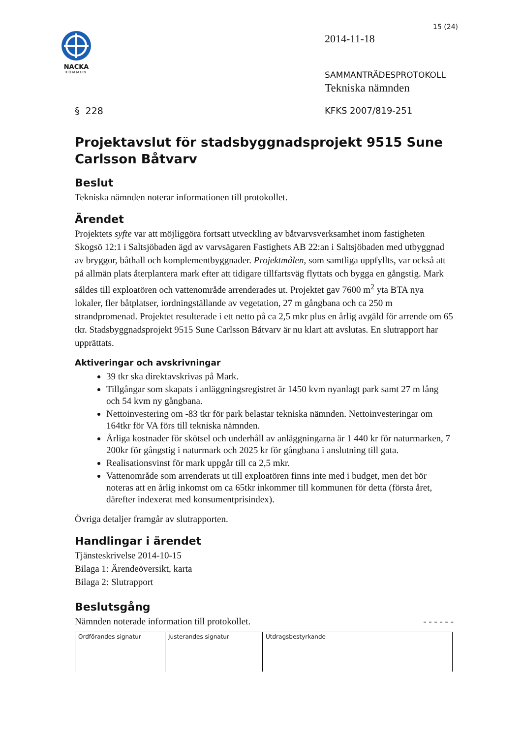NACKA
KOMMUN
15 (24)
2014-11-18
SAMMANTRÄDESPROTOKOLL
Tekniska nämnden
§ 228 KFKS 2007/819-251
Projektavslut för stadsbyggnadsprojekt 9515 Sune Carlsson Båtvarv
Beslut
Tekniska nämnden noterar informationen till protokollet.
Ärendet
Projektets syfte var att möjliggöra fortsatt utveckling av båtvarvsverksamhet inom fastigheten Skogsö 12:1 i Saltsjöbaden ägd av varvsägaren Fastighets AB 22:an i Saltsjöbaden med utbyggnad av bryggor, båthall och komplementbyggnader. Projektmålen, som samtliga uppfyllts, var också att på allmän plats återplantera mark efter att tidigare tillfartsväg flyttats och bygga en gångstig. Mark såldes till exploatören och vattenområde arrenderades ut. Projektet gav 7600 m<sup>2</sup> yta BTA nya lokaler, fler båtplatser, iordningställande av vegetation, 27 m gångbana och ca 250 m strandpromenad. Projektet resulterade i ett netto på ca 2,5 mkr plus en årlig avgäld för arrende om 65 tkr. Stadsbyggnadsprojekt 9515 Sune Carlsson Båtvarv är nu klart att avslutas. En slutrapport har upprättats.
Aktiveringar och avskrivningar
39 tkr ska direktavskrivas på Mark.
Tillgångar som skapats i anläggningsregistret är 1450 kvm nyanlagt park samt 27 m lång och 54 kvm ny gångbana.
Nettoinvestering om -83 tkr för park belastar tekniska nämnden. Nettoinvesteringar om 164tkr för VA förs till tekniska nämnden.
Årliga kostnader för skötsel och underhåll av anläggningarna är 1 440 kr för naturmarken, 7 200kr för gångstig i naturmark och 2025 kr för gångbana i anslutning till gata.
Realisationsvinst för mark uppgår till ca 2,5 mkr.
Vattenområde som arrenderats ut till exploatören finns inte med i budget, men det bör noteras att en årlig inkomst om ca 65tkr inkommer till kommunen för detta (första året, därefter indexerat med konsumentprisindex).
Övriga detaljer framgår av slutrapporten.
Handlingar i ärendet
Tjänsteskrivelse 2014-10-15
Bilaga 1: Ärendeöversikt, karta
Bilaga 2: Slutrapport
Beslutsgång
Nämnden noterade information till protokollet. - - - - - -
| Ordförandes signatur | Justerandes signatur | Utdragsbestyrkande |